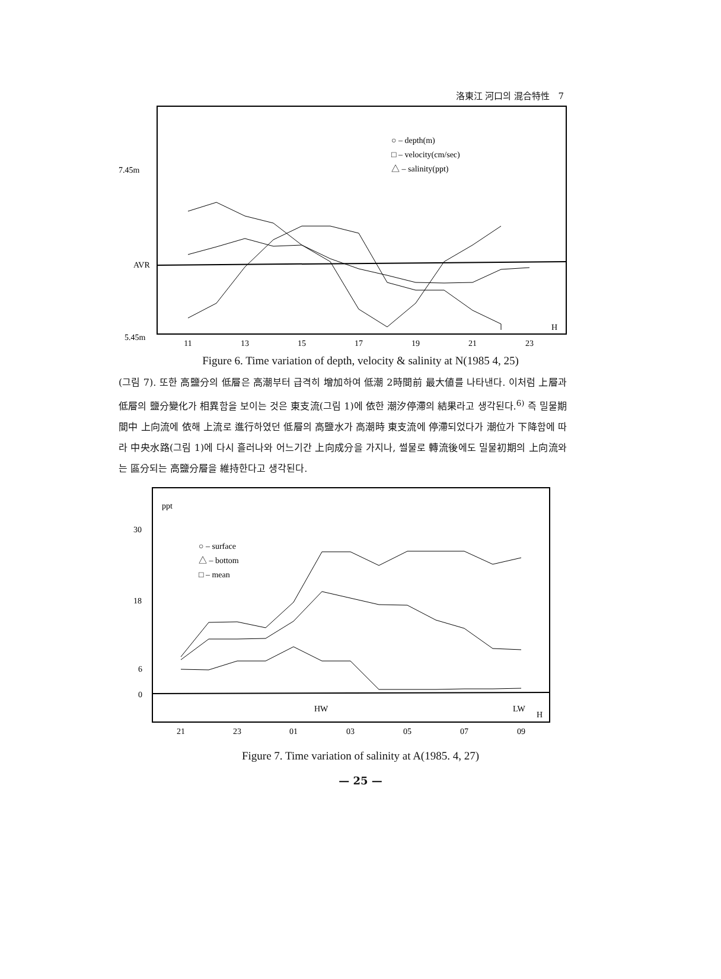洛東江 河口의 混合特性 7
7.45m
AVR
5.45m
○ – depth(m)
□ – velocity(cm/sec)
△ – salinity(ppt)
H
11
13
15
17
19
21
23
Figure 6. Time variation of depth, velocity & salinity at N(1985 4, 25)
(그림 7). 또한 高鹽分의 低層은 高潮부터 급격히 增加하여 低潮 2時間前 最大値를 나타낸다. 이처럼 上層과 低層의 鹽分變化가 相異함을 보이는 것은 東支流(그림 1)에 依한 潮汐停滯의 結果라고 생각된다.<sup>6)</sup> 즉 밀물期間中 上向流에 依해 上流로 進行하였던 低層의 高鹽水가 高潮時 東支流에 停滯되었다가 潮位가 下降함에 따라 中央水路(그림 1)에 다시 흘러나와 어느기간 上向成分을 가지나, 썰물로 轉流後에도 밀물初期의 上向流와는 區分되는 高鹽分層을 維持한다고 생각된다.
ppt
30
18
6
0
○ – surface
△ – bottom
□ – mean
HW
LW
H
21
23
01
03
05
07
09
Figure 7. Time variation of salinity at A(1985. 4, 27)
— 25 —